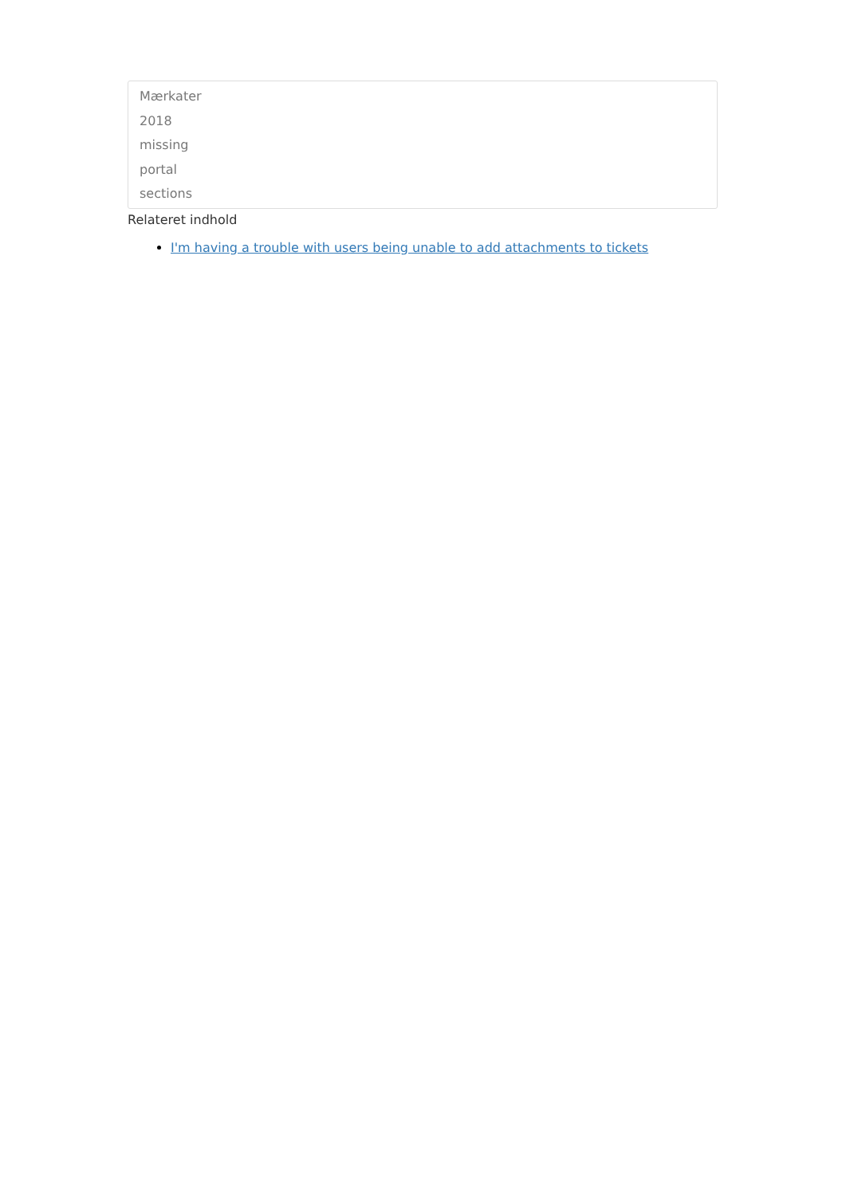Mærkater
2018
missing
portal
sections
Relateret indhold
I'm having a trouble with users being unable to add attachments to tickets